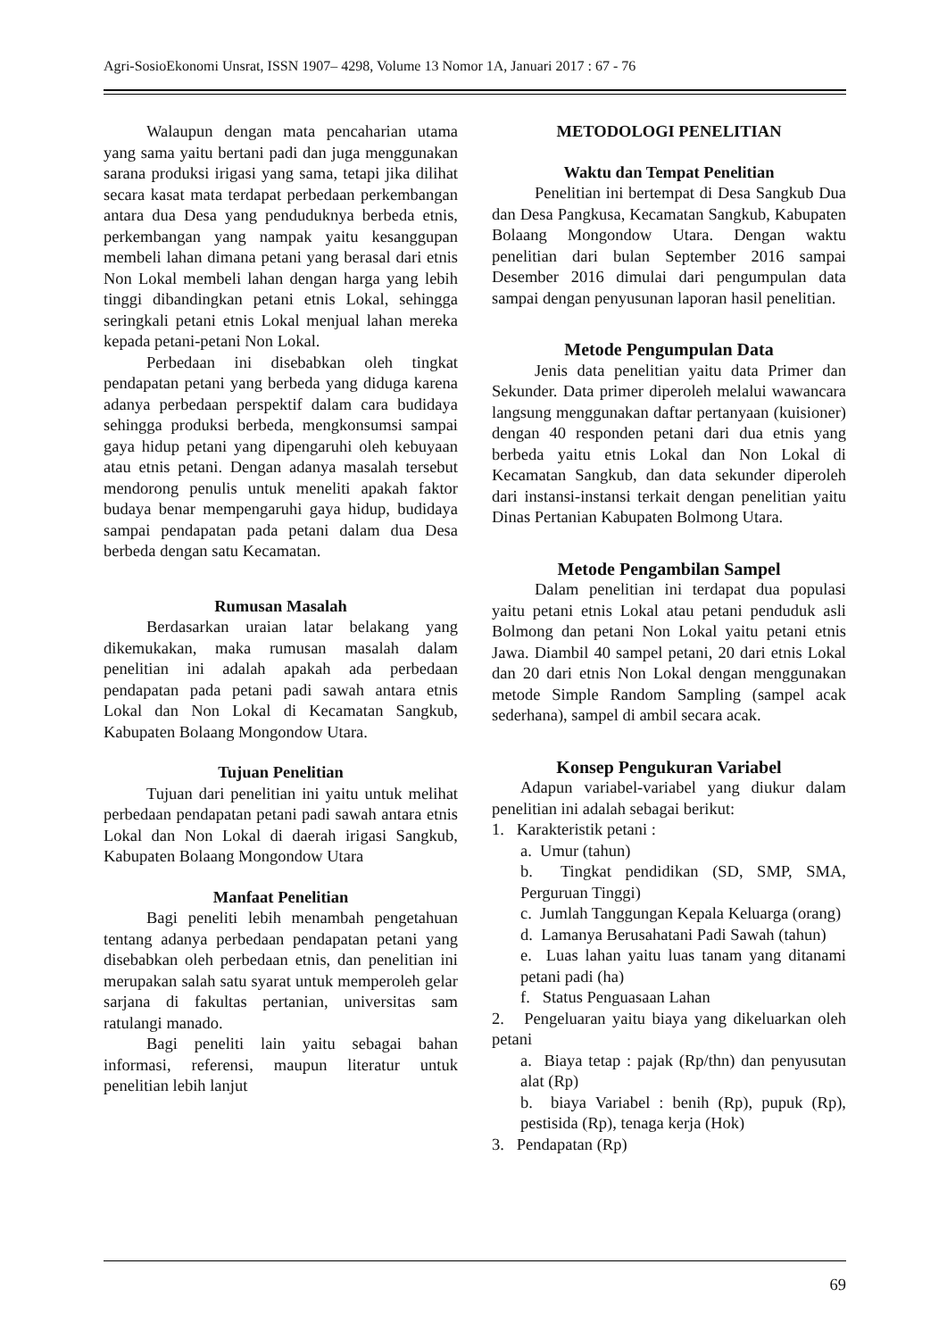Agri-SosioEkonomi Unsrat, ISSN 1907– 4298, Volume 13 Nomor 1A, Januari 2017 : 67 - 76
Walaupun dengan mata pencaharian utama yang sama yaitu bertani padi dan juga menggunakan sarana produksi irigasi yang sama, tetapi jika dilihat secara kasat mata terdapat perbedaan perkembangan antara dua Desa yang penduduknya berbeda etnis, perkembangan yang nampak yaitu kesanggupan membeli lahan dimana petani yang berasal dari etnis Non Lokal membeli lahan dengan harga yang lebih tinggi dibandingkan petani etnis Lokal, sehingga seringkali petani etnis Lokal menjual lahan mereka kepada petani-petani Non Lokal.
Perbedaan ini disebabkan oleh tingkat pendapatan petani yang berbeda yang diduga karena adanya perbedaan perspektif dalam cara budidaya sehingga produksi berbeda, mengkonsumsi sampai gaya hidup petani yang dipengaruhi oleh kebuyaan atau etnis petani. Dengan adanya masalah tersebut mendorong penulis untuk meneliti apakah faktor budaya benar mempengaruhi gaya hidup, budidaya sampai pendapatan pada petani dalam dua Desa berbeda dengan satu Kecamatan.
Rumusan Masalah
Berdasarkan uraian latar belakang yang dikemukakan, maka rumusan masalah dalam penelitian ini adalah apakah ada perbedaan pendapatan pada petani padi sawah antara etnis Lokal dan Non Lokal di Kecamatan Sangkub, Kabupaten Bolaang Mongondow Utara.
Tujuan Penelitian
Tujuan dari penelitian ini yaitu untuk melihat perbedaan pendapatan petani padi sawah antara etnis Lokal dan Non Lokal di daerah irigasi Sangkub, Kabupaten Bolaang Mongondow Utara
Manfaat Penelitian
Bagi peneliti lebih menambah pengetahuan tentang adanya perbedaan pendapatan petani yang disebabkan oleh perbedaan etnis, dan penelitian ini merupakan salah satu syarat untuk memperoleh gelar sarjana di fakultas pertanian, universitas sam ratulangi manado.
Bagi peneliti lain yaitu sebagai bahan informasi, referensi, maupun literatur untuk penelitian lebih lanjut
METODOLOGI PENELITIAN
Waktu dan Tempat Penelitian
Penelitian ini bertempat di Desa Sangkub Dua dan Desa Pangkusa, Kecamatan Sangkub, Kabupaten Bolaang Mongondow Utara. Dengan waktu penelitian dari bulan September 2016 sampai Desember 2016 dimulai dari pengumpulan data sampai dengan penyusunan laporan hasil penelitian.
Metode Pengumpulan Data
Jenis data penelitian yaitu data Primer dan Sekunder. Data primer diperoleh melalui wawancara langsung menggunakan daftar pertanyaan (kuisioner) dengan 40 responden petani dari dua etnis yang berbeda yaitu etnis Lokal dan Non Lokal di Kecamatan Sangkub, dan data sekunder diperoleh dari instansi-instansi terkait dengan penelitian yaitu Dinas Pertanian Kabupaten Bolmong Utara.
Metode Pengambilan Sampel
Dalam penelitian ini terdapat dua populasi yaitu petani etnis Lokal atau petani penduduk asli Bolmong dan petani Non Lokal yaitu petani etnis Jawa. Diambil 40 sampel petani, 20 dari etnis Lokal dan 20 dari etnis Non Lokal dengan menggunakan metode Simple Random Sampling (sampel acak sederhana), sampel di ambil secara acak.
Konsep Pengukuran Variabel
Adapun variabel-variabel yang diukur dalam penelitian ini adalah sebagai berikut:
1. Karakteristik petani :
a. Umur (tahun)
b. Tingkat pendidikan (SD, SMP, SMA, Perguruan Tinggi)
c. Jumlah Tanggungan Kepala Keluarga (orang)
d. Lamanya Berusahatani Padi Sawah (tahun)
e. Luas lahan yaitu luas tanam yang ditanami petani padi (ha)
f. Status Penguasaan Lahan
2. Pengeluaran yaitu biaya yang dikeluarkan oleh petani
a. Biaya tetap : pajak (Rp/thn) dan penyusutan alat (Rp)
b. biaya Variabel : benih (Rp), pupuk (Rp), pestisida (Rp), tenaga kerja (Hok)
3. Pendapatan (Rp)
69